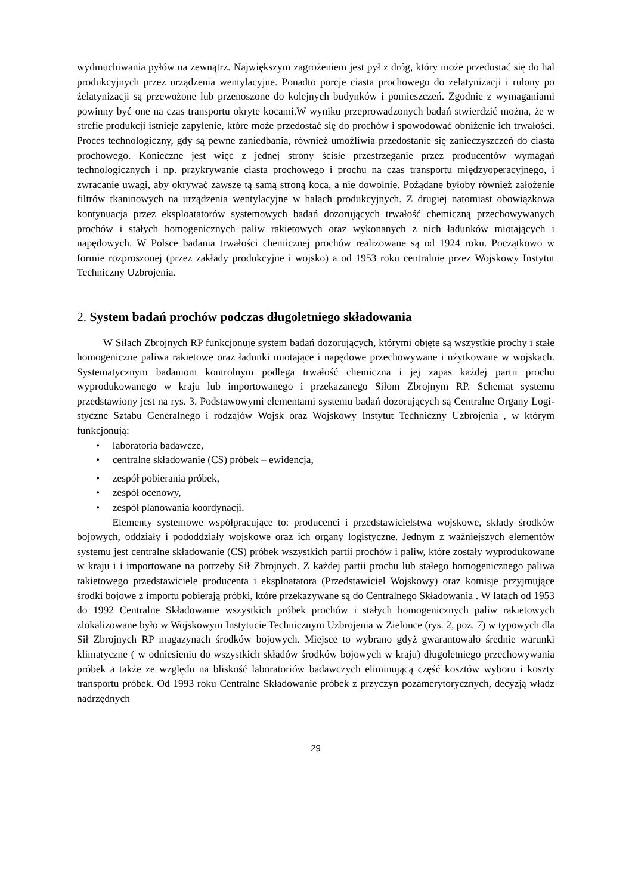wydmuchiwania pyłów na zewnątrz. Największym zagrożeniem jest pył z dróg, który może przedostać się do hal produkcyjnych przez urządzenia wentylacyjne. Ponadto porcje ciasta prochowego do żelatynizacji i rulony po żelatynizacji są przewożone lub przenoszone do kolejnych budynków i pomieszczeń. Zgodnie z wymaganiami powinny być one na czas transportu okryte kocami.W wyniku przeprowadzonych badań stwierdzić można, że w strefie produkcji istnieje zapylenie, które może przedostać się do prochów i spowodować obniżenie ich trwałości. Proces technologiczny, gdy są pewne zaniedbania, również umożliwia przedostanie się zanieczyszczeń do ciasta prochowego. Konieczne jest więc z jednej strony ścisłe przestrzeganie przez producentów wymagań technologicznych i np. przykrywanie ciasta prochowego i prochu na czas transportu międzyoperacyjnego, i zwracanie uwagi, aby okrywać zawsze tą samą stroną koca, a nie dowolnie. Pożądane byłoby również założenie filtrów tkaninowych na urządzenia wentylacyjne w halach produkcyjnych. Z drugiej natomiast obowiązkowa kontynuacja przez eksploatatorów systemowych badań dozorujących trwałość chemiczną przechowywanych prochów i stałych homogenicznych paliw rakietowych oraz wykonanych z nich ładunków miotających i napędowych. W Polsce badania trwałości chemicznej prochów realizowane są od 1924 roku. Początkowo w formie rozproszonej (przez zakłady produkcyjne i wojsko) a od 1953 roku centralnie przez Wojskowy Instytut Techniczny Uzbrojenia.
2. System badań prochów podczas długoletniego składowania
W Siłach Zbrojnych RP funkcjonuje system badań dozorujących, którymi objęte są wszystkie prochy i stałe homogeniczne paliwa rakietowe oraz ładunki miotające i napędowe przechowywane i użytkowane w wojskach. Systematycznym badaniom kontrolnym podlega trwałość chemiczna i jej zapas każdej partii prochu wyprodukowanego w kraju lub importowanego i przekazanego Siłom Zbrojnym RP. Schemat systemu przedstawiony jest na rys. 3. Podstawowymi elementami systemu badań dozorujących są Centralne Organy Logi-styczne Sztabu Generalnego i rodzajów Wojsk oraz Wojskowy Instytut Techniczny Uzbrojenia , w którym funkcjonują:
• laboratoria badawcze,
• centralne składowanie (CS) próbek – ewidencja,
• zespół pobierania próbek,
• zespół ocenowy,
• zespół planowania koordynacji.
Elementy systemowe współpracujące to: producenci i przedstawicielstwa wojskowe, składy środków bojowych, oddziały i pododdziały wojskowe oraz ich organy logistyczne. Jednym z ważniejszych elementów systemu jest centralne składowanie (CS) próbek wszystkich partii prochów i paliw, które zostały wyprodukowane w kraju i i importowane na potrzeby Sił Zbrojnych. Z każdej partii prochu lub stałego homogenicznego paliwa rakietowego przedstawiciele producenta i eksploatatora (Przedstawiciel Wojskowy) oraz komisje przyjmujące środki bojowe z importu pobierają próbki, które przekazywane są do Centralnego Składowania . W latach od 1953 do 1992 Centralne Składowanie wszystkich próbek prochów i stałych homogenicznych paliw rakietowych zlokalizowane było w Wojskowym Instytucie Technicznym Uzbrojenia w Zielonce (rys. 2, poz. 7) w typowych dla Sił Zbrojnych RP magazynach środków bojowych. Miejsce to wybrano gdyż gwarantowało średnie warunki klimatyczne ( w odniesieniu do wszystkich składów środków bojowych w kraju) długoletniego przechowywania próbek a także ze względu na bliskość laboratoriów badawczych eliminującą część kosztów wyboru i koszty transportu próbek. Od 1993 roku Centralne Składowanie próbek z przyczyn pozamerytorycznych, decyzją władz nadrzędnych
29